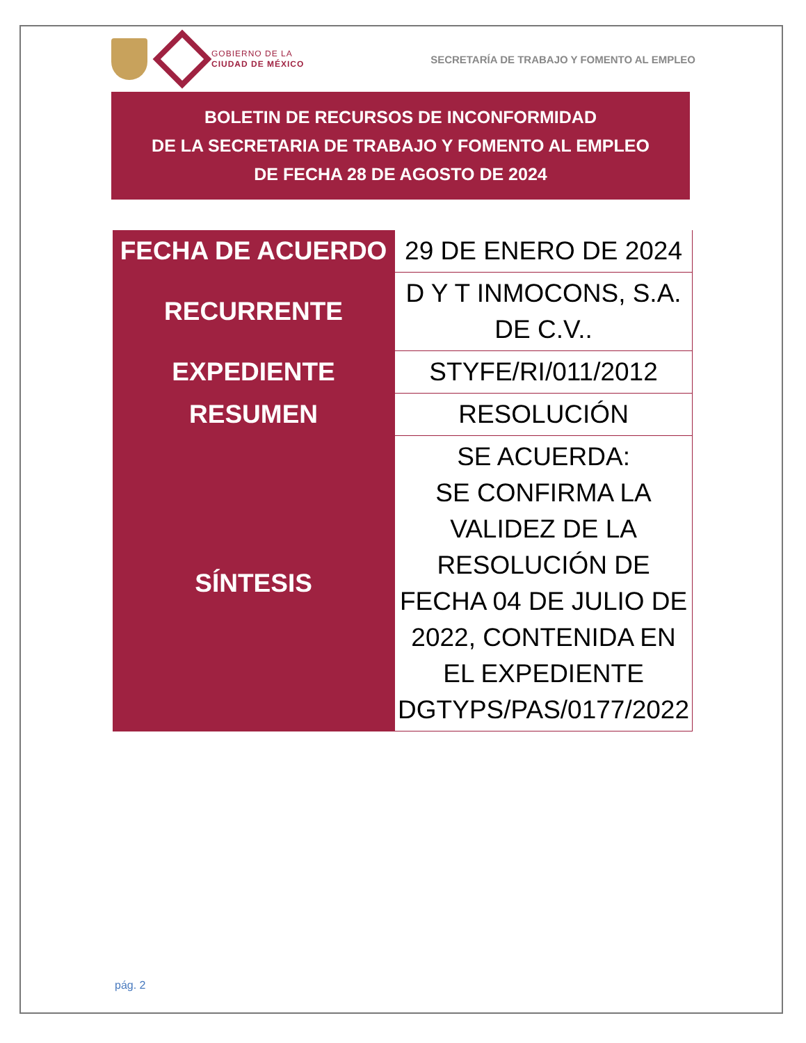GOBIERNO DE LA
CIUDAD DE MÉXICO
SECRETARÍA DE TRABAJO Y FOMENTO AL EMPLEO
BOLETIN DE RECURSOS DE INCONFORMIDAD
DE LA SECRETARIA DE TRABAJO Y FOMENTO AL EMPLEO
DE FECHA 28 DE AGOSTO DE 2024
| FECHA DE ACUERDO | 29 DE ENERO DE 2024 |
| RECURRENTE | D Y T INMOCONS, S.A. DE C.V.. |
| EXPEDIENTE | STYFE/RI/011/2012 |
| RESUMEN | RESOLUCIÓN |
| SÍNTESIS | SE ACUERDA: SE CONFIRMA LA VALIDEZ DE LA RESOLUCIÓN DE FECHA 04 DE JULIO DE 2022, CONTENIDA EN EL EXPEDIENTE DGTYPS/PAS/0177/2022 |
pág. 2